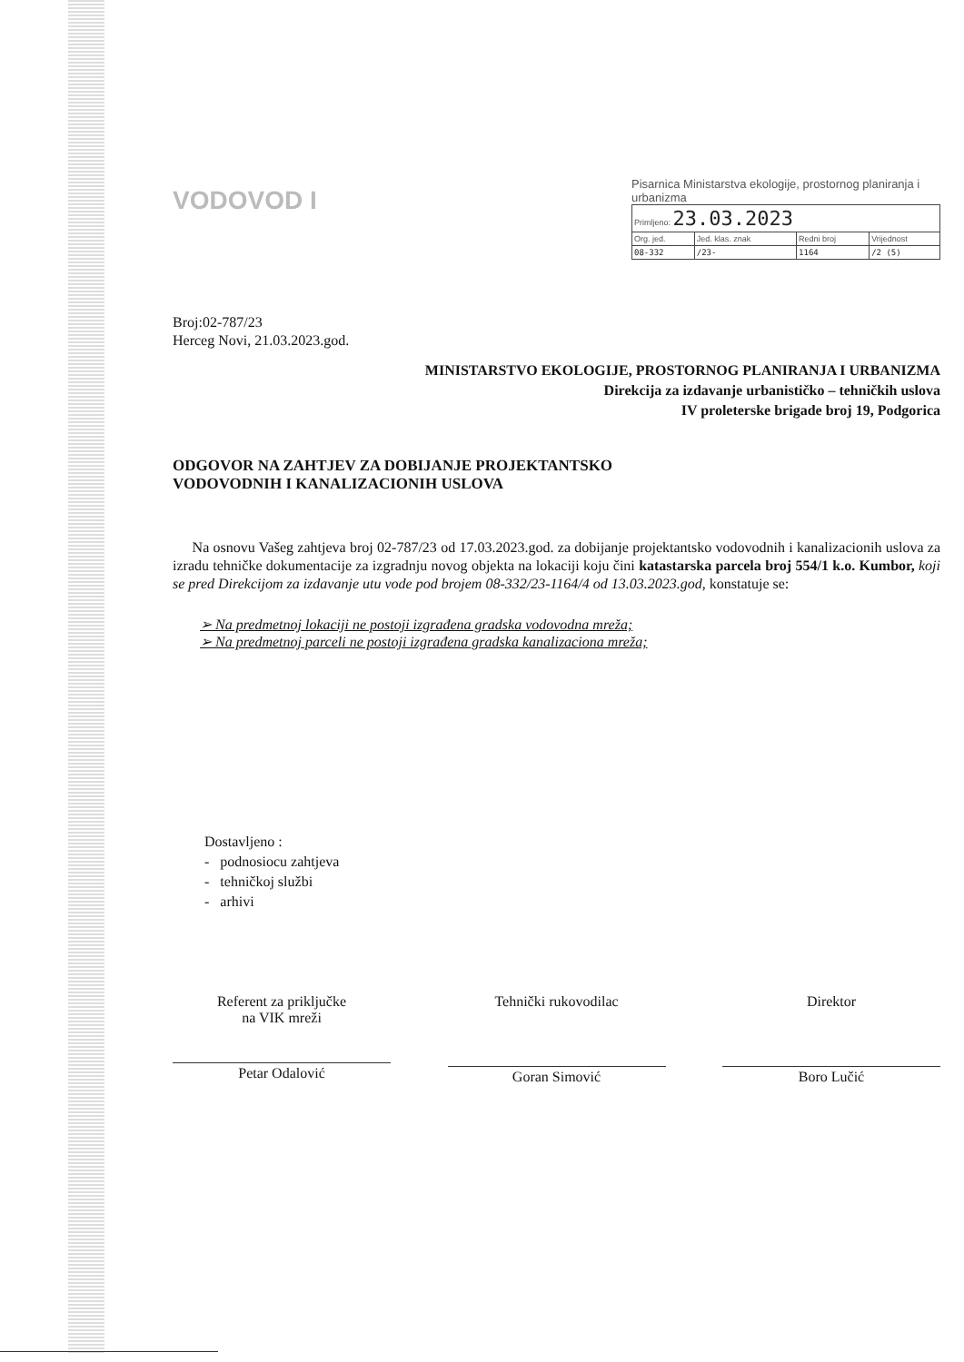VODOVOD I
Pisarnica Ministarstva ekologije, prostornog planiranja i urbanizma
| Primljeno: 23.03.2023 | | | |
| Org. jed. | Jed. klas. znak | Redni broj | Vrijednost |
| 08-332 | /23- | 1164 | /2 (5) |
Broj:02-787/23
Herceg Novi, 21.03.2023.god.
MINISTARSTVO EKOLOGIJE, PROSTORNOG PLANIRANJA I URBANIZMA
Direkcija za izdavanje urbanističko – tehničkih uslova
IV proleterske brigade broj 19, Podgorica
ODGOVOR NA ZAHTJEV ZA DOBIJANJE PROJEKTANTSKO
VODOVODNIH I KANALIZACIONIH USLOVA
Na osnovu Vašeg zahtjeva broj 02-787/23 od 17.03.2023.god. za dobijanje projektantsko vodovodnih i kanalizacionih uslova za izradu tehničke dokumentacije za izgradnju novog objekta na lokaciji koju čini katastarska parcela broj 554/1 k.o. Kumbor, koji se pred Direkcijom za izdavanje utu vode pod brojem 08-332/23-1164/4 od 13.03.2023.god, konstatuje se:
➢ Na predmetnoj lokaciji ne postoji izgrađena gradska vodovodna mreža;
➢ Na predmetnoj parceli ne postoji izgrađena gradska kanalizaciona mreža;
Dostavljeno :
- podnosiocu zahtjeva
- tehničkoj službi
- arhivi
Referent za priključke
na VIK mreži
Petar Odalović
Tehnički rukovodilac
Goran Simović
Direktor
Boro Lučić